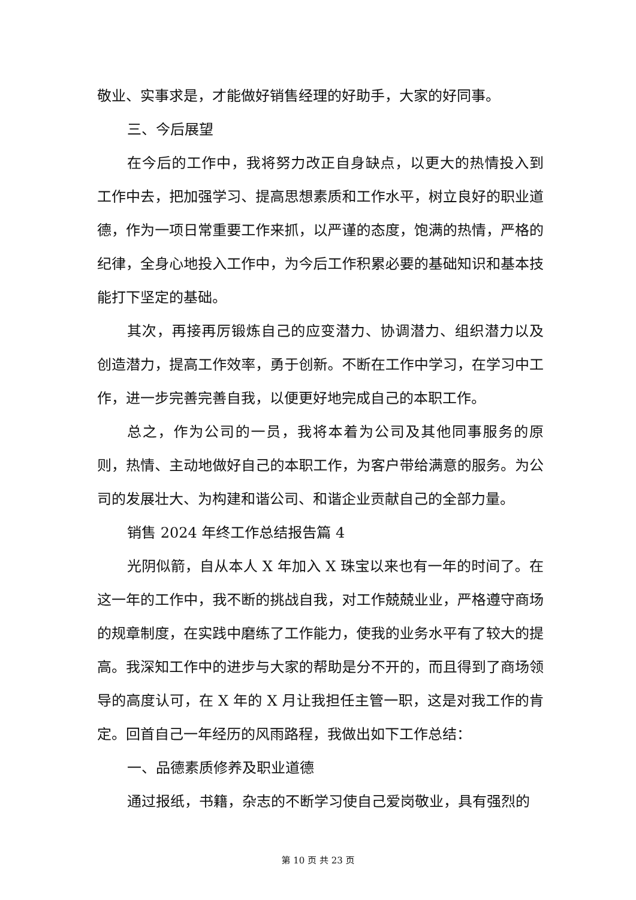敬业、实事求是，才能做好销售经理的好助手，大家的好同事。
三、今后展望
在今后的工作中，我将努力改正自身缺点，以更大的热情投入到工作中去，把加强学习、提高思想素质和工作水平，树立良好的职业道德，作为一项日常重要工作来抓，以严谨的态度，饱满的热情，严格的纪律，全身心地投入工作中，为今后工作积累必要的基础知识和基本技能打下坚定的基础。
其次，再接再厉锻炼自己的应变潜力、协调潜力、组织潜力以及创造潜力，提高工作效率，勇于创新。不断在工作中学习，在学习中工作，进一步完善完善自我，以便更好地完成自己的本职工作。
总之，作为公司的一员，我将本着为公司及其他同事服务的原则，热情、主动地做好自己的本职工作，为客户带给满意的服务。为公司的发展壮大、为构建和谐公司、和谐企业贡献自己的全部力量。
销售 2024 年终工作总结报告篇 4
光阴似箭，自从本人 X 年加入 X 珠宝以来也有一年的时间了。在这一年的工作中，我不断的挑战自我，对工作兢兢业业，严格遵守商场的规章制度，在实践中磨练了工作能力，使我的业务水平有了较大的提高。我深知工作中的进步与大家的帮助是分不开的，而且得到了商场领导的高度认可，在 X 年的 X 月让我担任主管一职，这是对我工作的肯定。回首自己一年经历的风雨路程，我做出如下工作总结：
一、品德素质修养及职业道德
通过报纸，书籍，杂志的不断学习使自己爱岗敬业，具有强烈的
第 10 页 共 23 页